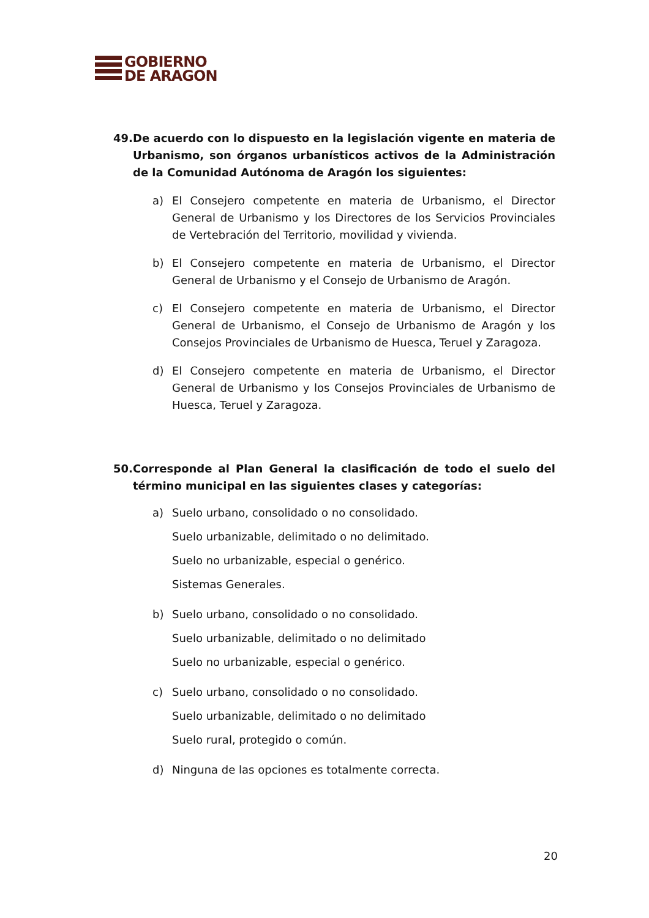GOBIERNO
DE ARAGON
49. De acuerdo con lo dispuesto en la legislación vigente en materia de Urbanismo, son órganos urbanísticos activos de la Administración de la Comunidad Autónoma de Aragón los siguientes:
a) El Consejero competente en materia de Urbanismo, el Director General de Urbanismo y los Directores de los Servicios Provinciales de Vertebración del Territorio, movilidad y vivienda.
b) El Consejero competente en materia de Urbanismo, el Director General de Urbanismo y el Consejo de Urbanismo de Aragón.
c) El Consejero competente en materia de Urbanismo, el Director General de Urbanismo, el Consejo de Urbanismo de Aragón y los Consejos Provinciales de Urbanismo de Huesca, Teruel y Zaragoza.
d) El Consejero competente en materia de Urbanismo, el Director General de Urbanismo y los Consejos Provinciales de Urbanismo de Huesca, Teruel y Zaragoza.
50. Corresponde al Plan General la clasificación de todo el suelo del término municipal en las siguientes clases y categorías:
a) Suelo urbano, consolidado o no consolidado.
Suelo urbanizable, delimitado o no delimitado.
Suelo no urbanizable, especial o genérico.
Sistemas Generales.
b) Suelo urbano, consolidado o no consolidado.
Suelo urbanizable, delimitado o no delimitado
Suelo no urbanizable, especial o genérico.
c) Suelo urbano, consolidado o no consolidado.
Suelo urbanizable, delimitado o no delimitado
Suelo rural, protegido o común.
d) Ninguna de las opciones es totalmente correcta.
20